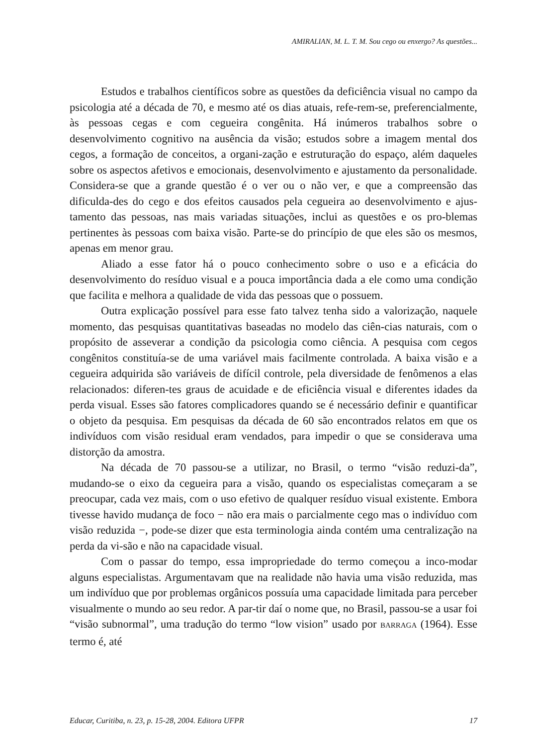AMIRALIAN, M. L. T. M. Sou cego ou enxergo? As questões...
Estudos e trabalhos científicos sobre as questões da deficiência visual no campo da psicologia até a década de 70, e mesmo até os dias atuais, refe-rem-se, preferencialmente, às pessoas cegas e com cegueira congênita. Há inúmeros trabalhos sobre o desenvolvimento cognitivo na ausência da visão; estudos sobre a imagem mental dos cegos, a formação de conceitos, a organi-zação e estruturação do espaço, além daqueles sobre os aspectos afetivos e emocionais, desenvolvimento e ajustamento da personalidade. Considera-se que a grande questão é o ver ou o não ver, e que a compreensão das dificulda-des do cego e dos efeitos causados pela cegueira ao desenvolvimento e ajus-tamento das pessoas, nas mais variadas situações, inclui as questões e os pro-blemas pertinentes às pessoas com baixa visão. Parte-se do princípio de que eles são os mesmos, apenas em menor grau.
Aliado a esse fator há o pouco conhecimento sobre o uso e a eficácia do desenvolvimento do resíduo visual e a pouca importância dada a ele como uma condição que facilita e melhora a qualidade de vida das pessoas que o possuem.
Outra explicação possível para esse fato talvez tenha sido a valorização, naquele momento, das pesquisas quantitativas baseadas no modelo das ciên-cias naturais, com o propósito de asseverar a condição da psicologia como ciência. A pesquisa com cegos congênitos constituía-se de uma variável mais facilmente controlada. A baixa visão e a cegueira adquirida são variáveis de difícil controle, pela diversidade de fenômenos a elas relacionados: diferen-tes graus de acuidade e de eficiência visual e diferentes idades da perda visual. Esses são fatores complicadores quando se é necessário definir e quantificar o objeto da pesquisa. Em pesquisas da década de 60 são encontrados relatos em que os indivíduos com visão residual eram vendados, para impedir o que se considerava uma distorção da amostra.
Na década de 70 passou-se a utilizar, no Brasil, o termo “visão reduzi-da”, mudando-se o eixo da cegueira para a visão, quando os especialistas começaram a se preocupar, cada vez mais, com o uso efetivo de qualquer resíduo visual existente. Embora tivesse havido mudança de foco − não era mais o parcialmente cego mas o indivíduo com visão reduzida −, pode-se dizer que esta terminologia ainda contém uma centralização na perda da vi-são e não na capacidade visual.
Com o passar do tempo, essa impropriedade do termo começou a inco-modar alguns especialistas. Argumentavam que na realidade não havia uma visão reduzida, mas um indivíduo que por problemas orgânicos possuía uma capacidade limitada para perceber visualmente o mundo ao seu redor. A par-tir daí o nome que, no Brasil, passou-se a usar foi “visão subnormal”, uma tradução do termo “low vision” usado por BARRAGA (1964). Esse termo é, até
Educar, Curitiba, n. 23, p. 15-28, 2004. Editora UFPR 17